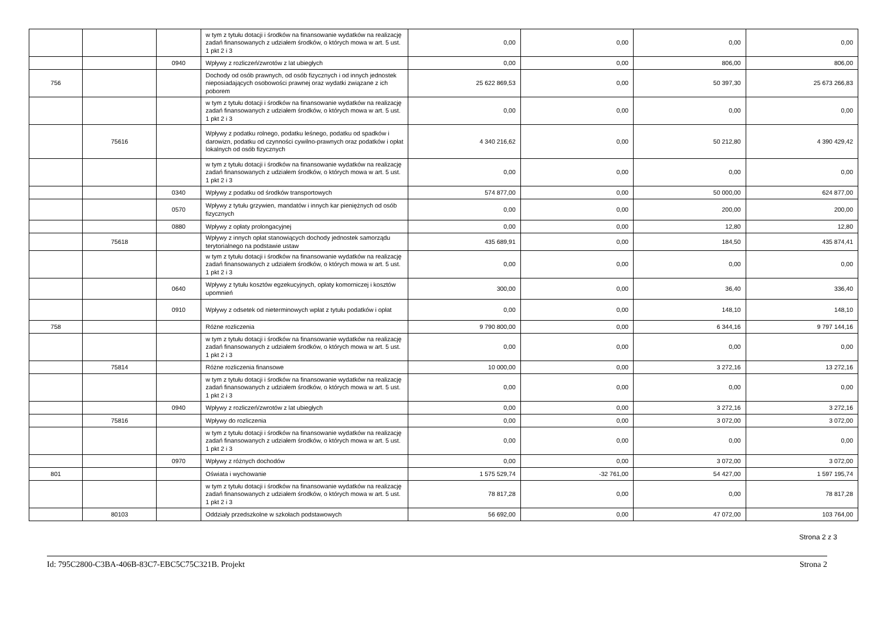| | | | w tym z tytułu dotacji i środków na finansowanie wydatków na realizację zadań finansowanych z udziałem środków, o których mowa w art. 5 ust. 1 pkt 2 i 3 | 0,00 | 0,00 | 0,00 | 0,00 |
| | | 0940 | Wpływy z rozliczeń/zwrotów z lat ubiegłych | 0,00 | 0,00 | 806,00 | 806,00 |
| 756 | | | Dochody od osób prawnych, od osób fizycznych i od innych jednostek nieposiadających osobowości prawnej oraz wydatki związane z ich poborem | 25 622 869,53 | 0,00 | 50 397,30 | 25 673 266,83 |
| | | | w tym z tytułu dotacji i środków na finansowanie wydatków na realizację zadań finansowanych z udziałem środków, o których mowa w art. 5 ust. 1 pkt 2 i 3 | 0,00 | 0,00 | 0,00 | 0,00 |
| | 75616 | | Wpływy z podatku rolnego, podatku leśnego, podatku od spadków i darowizn, podatku od czynności cywilno-prawnych oraz podatków i opłat lokalnych od osób fizycznych | 4 340 216,62 | 0,00 | 50 212,80 | 4 390 429,42 |
| | | | w tym z tytułu dotacji i środków na finansowanie wydatków na realizację zadań finansowanych z udziałem środków, o których mowa w art. 5 ust. 1 pkt 2 i 3 | 0,00 | 0,00 | 0,00 | 0,00 |
| | | 0340 | Wpływy z podatku od środków transportowych | 574 877,00 | 0,00 | 50 000,00 | 624 877,00 |
| | | 0570 | Wpływy z tytułu grzywien, mandatów i innych kar pieniężnych od osób fizycznych | 0,00 | 0,00 | 200,00 | 200,00 |
| | | 0880 | Wpływy z opłaty prolongacyjnej | 0,00 | 0,00 | 12,80 | 12,80 |
| | 75618 | | Wpływy z innych opłat stanowiących dochody jednostek samorządu terytorialnego na podstawie ustaw | 435 689,91 | 0,00 | 184,50 | 435 874,41 |
| | | | w tym z tytułu dotacji i środków na finansowanie wydatków na realizację zadań finansowanych z udziałem środków, o których mowa w art. 5 ust. 1 pkt 2 i 3 | 0,00 | 0,00 | 0,00 | 0,00 |
| | | 0640 | Wpływy z tytułu kosztów egzekucyjnych, opłaty komorniczej i kosztów upomnień | 300,00 | 0,00 | 36,40 | 336,40 |
| | | 0910 | Wpływy z odsetek od nieterminowych wpłat z tytułu podatków i opłat | 0,00 | 0,00 | 148,10 | 148,10 |
| 758 | | | Różne rozliczenia | 9 790 800,00 | 0,00 | 6 344,16 | 9 797 144,16 |
| | | | w tym z tytułu dotacji i środków na finansowanie wydatków na realizację zadań finansowanych z udziałem środków, o których mowa w art. 5 ust. 1 pkt 2 i 3 | 0,00 | 0,00 | 0,00 | 0,00 |
| | 75814 | | Różne rozliczenia finansowe | 10 000,00 | 0,00 | 3 272,16 | 13 272,16 |
| | | | w tym z tytułu dotacji i środków na finansowanie wydatków na realizację zadań finansowanych z udziałem środków, o których mowa w art. 5 ust. 1 pkt 2 i 3 | 0,00 | 0,00 | 0,00 | 0,00 |
| | | 0940 | Wpływy z rozliczeń/zwrotów z lat ubiegłych | 0,00 | 0,00 | 3 272,16 | 3 272,16 |
| | 75816 | | Wpływy do rozliczenia | 0,00 | 0,00 | 3 072,00 | 3 072,00 |
| | | | w tym z tytułu dotacji i środków na finansowanie wydatków na realizację zadań finansowanych z udziałem środków, o których mowa w art. 5 ust. 1 pkt 2 i 3 | 0,00 | 0,00 | 0,00 | 0,00 |
| | | 0970 | Wpływy z różnych dochodów | 0,00 | 0,00 | 3 072,00 | 3 072,00 |
| 801 | | | Oświata i wychowanie | 1 575 529,74 | -32 761,00 | 54 427,00 | 1 597 195,74 |
| | | | w tym z tytułu dotacji i środków na finansowanie wydatków na realizację zadań finansowanych z udziałem środków, o których mowa w art. 5 ust. 1 pkt 2 i 3 | 78 817,28 | 0,00 | 0,00 | 78 817,28 |
| | 80103 | | Oddziały przedszkolne w szkołach podstawowych | 56 692,00 | 0,00 | 47 072,00 | 103 764,00 |
Strona 2 z 3
Id: 795C2800-C3BA-406B-83C7-EBC5C75C321B. Projekt Strona 2